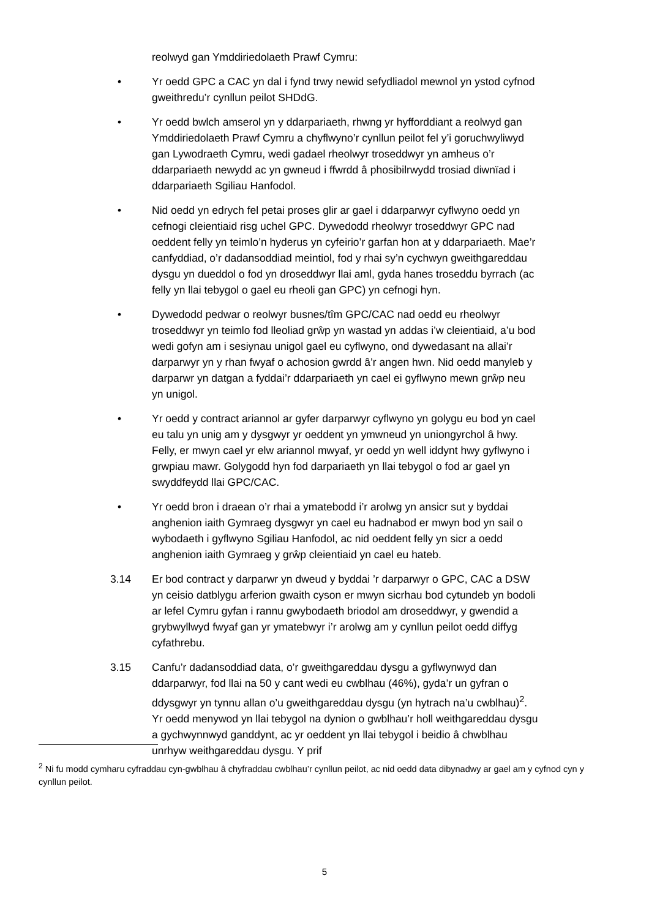reolwyd gan Ymddiriedolaeth Prawf Cymru:
• Yr oedd GPC a CAC yn dal i fynd trwy newid sefydliadol mewnol yn ystod cyfnod gweithredu’r cynllun peilot SHDdG.
• Yr oedd bwlch amserol yn y ddarpariaeth, rhwng yr hyfforddiant a reolwyd gan Ymddiriedolaeth Prawf Cymru a chyflwyno’r cynllun peilot fel y’i goruchwyliwyd gan Lywodraeth Cymru, wedi gadael rheolwyr troseddwyr yn amheus o’r ddarpariaeth newydd ac yn gwneud i ffwrdd â phosibilrwydd trosiad diwnïad i ddarpariaeth Sgiliau Hanfodol.
• Nid oedd yn edrych fel petai proses glir ar gael i ddarparwyr cyflwyno oedd yn cefnogi cleientiaid risg uchel GPC. Dywedodd rheolwyr troseddwyr GPC nad oeddent felly yn teimlo’n hyderus yn cyfeirio’r garfan hon at y ddarpariaeth. Mae’r canfyddiad, o’r dadansoddiad meintiol, fod y rhai sy’n cychwyn gweithgareddau dysgu yn dueddol o fod yn droseddwyr llai aml, gyda hanes troseddu byrrach (ac felly yn llai tebygol o gael eu rheoli gan GPC) yn cefnogi hyn.
• Dywedodd pedwar o reolwyr busnes/tîm GPC/CAC nad oedd eu rheolwyr troseddwyr yn teimlo fod lleoliad grŵp yn wastad yn addas i’w cleientiaid, a’u bod wedi gofyn am i sesiynau unigol gael eu cyflwyno, ond dywedasant na allai’r darparwyr yn y rhan fwyaf o achosion gwrdd â’r angen hwn. Nid oedd manyleb y darparwr yn datgan a fyddai’r ddarpariaeth yn cael ei gyflwyno mewn grŵp neu yn unigol.
• Yr oedd y contract ariannol ar gyfer darparwyr cyflwyno yn golygu eu bod yn cael eu talu yn unig am y dysgwyr yr oeddent yn ymwneud yn uniongyrchol â hwy. Felly, er mwyn cael yr elw ariannol mwyaf, yr oedd yn well iddynt hwy gyflwyno i grwpiau mawr. Golygodd hyn fod darpariaeth yn llai tebygol o fod ar gael yn swyddfeydd llai GPC/CAC.
• Yr oedd bron i draean o’r rhai a ymatebodd i’r arolwg yn ansicr sut y byddai anghenion iaith Gymraeg dysgwyr yn cael eu hadnabod er mwyn bod yn sail o wybodaeth i gyflwyno Sgiliau Hanfodol, ac nid oeddent felly yn sicr a oedd anghenion iaith Gymraeg y grŵp cleientiaid yn cael eu hateb.
3.14 Er bod contract y darparwr yn dweud y byddai ’r darparwyr o GPC, CAC a DSW yn ceisio datblygu arferion gwaith cyson er mwyn sicrhau bod cytundeb yn bodoli ar lefel Cymru gyfan i rannu gwybodaeth briodol am droseddwyr, y gwendid a grybwyllwyd fwyaf gan yr ymatebwyr i’r arolwg am y cynllun peilot oedd diffyg cyfathrebu.
3.15 Canfu’r dadansoddiad data, o’r gweithgareddau dysgu a gyflwynwyd dan ddarparwyr, fod llai na 50 y cant wedi eu cwblhau (46%), gyda’r un gyfran o ddysgwyr yn tynnu allan o’u gweithgareddau dysgu (yn hytrach na’u cwblhau)<sup>2</sup>. Yr oedd menywod yn llai tebygol na dynion o gwblhau’r holl weithgareddau dysgu a gychwynnwyd ganddynt, ac yr oeddent yn llai tebygol i beidio â chwblhau unrhyw weithgareddau dysgu. Y prif
<sup>2</sup> Ni fu modd cymharu cyfraddau cyn-gwblhau â chyfraddau cwblhau’r cynllun peilot, ac nid oedd data dibynadwy ar gael am y cyfnod cyn y cynllun peilot.
5